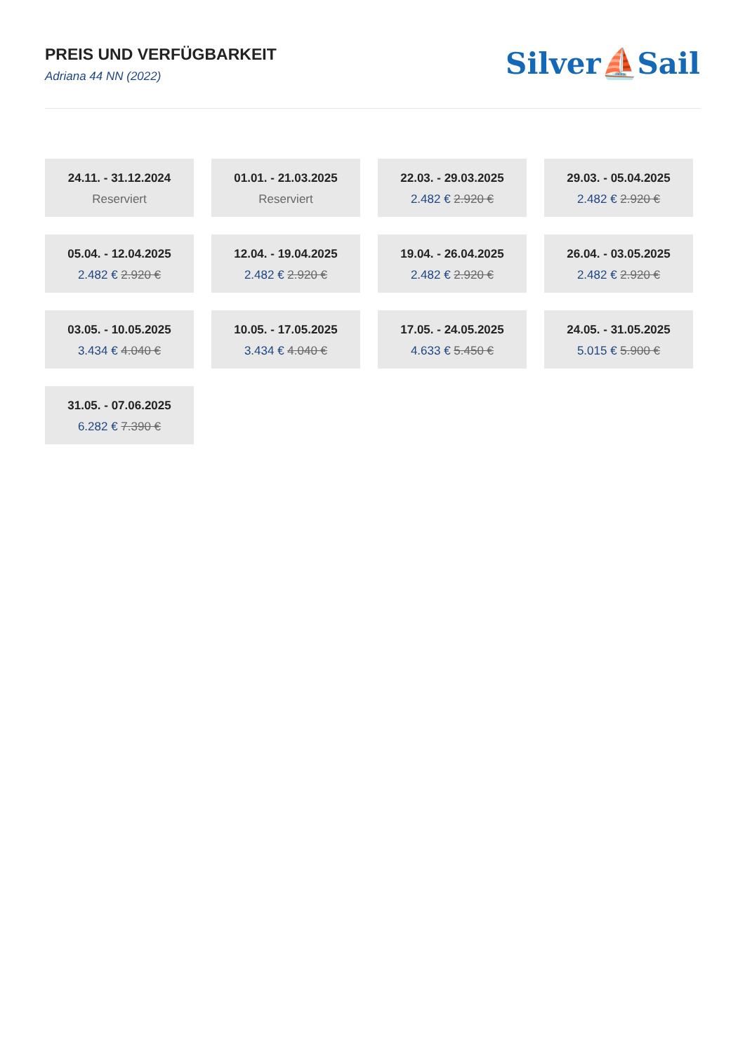PREIS UND VERFÜGBARKEIT
Adriana 44 NN (2022)
Silver⛵Sail
24.11. - 31.12.2024
Reserviert
01.01. - 21.03.2025
Reserviert
22.03. - 29.03.2025
2.482 € 2.920 €
29.03. - 05.04.2025
2.482 € 2.920 €
05.04. - 12.04.2025
2.482 € 2.920 €
12.04. - 19.04.2025
2.482 € 2.920 €
19.04. - 26.04.2025
2.482 € 2.920 €
26.04. - 03.05.2025
2.482 € 2.920 €
03.05. - 10.05.2025
3.434 € 4.040 €
10.05. - 17.05.2025
3.434 € 4.040 €
17.05. - 24.05.2025
4.633 € 5.450 €
24.05. - 31.05.2025
5.015 € 5.900 €
31.05. - 07.06.2025
6.282 € 7.390 €